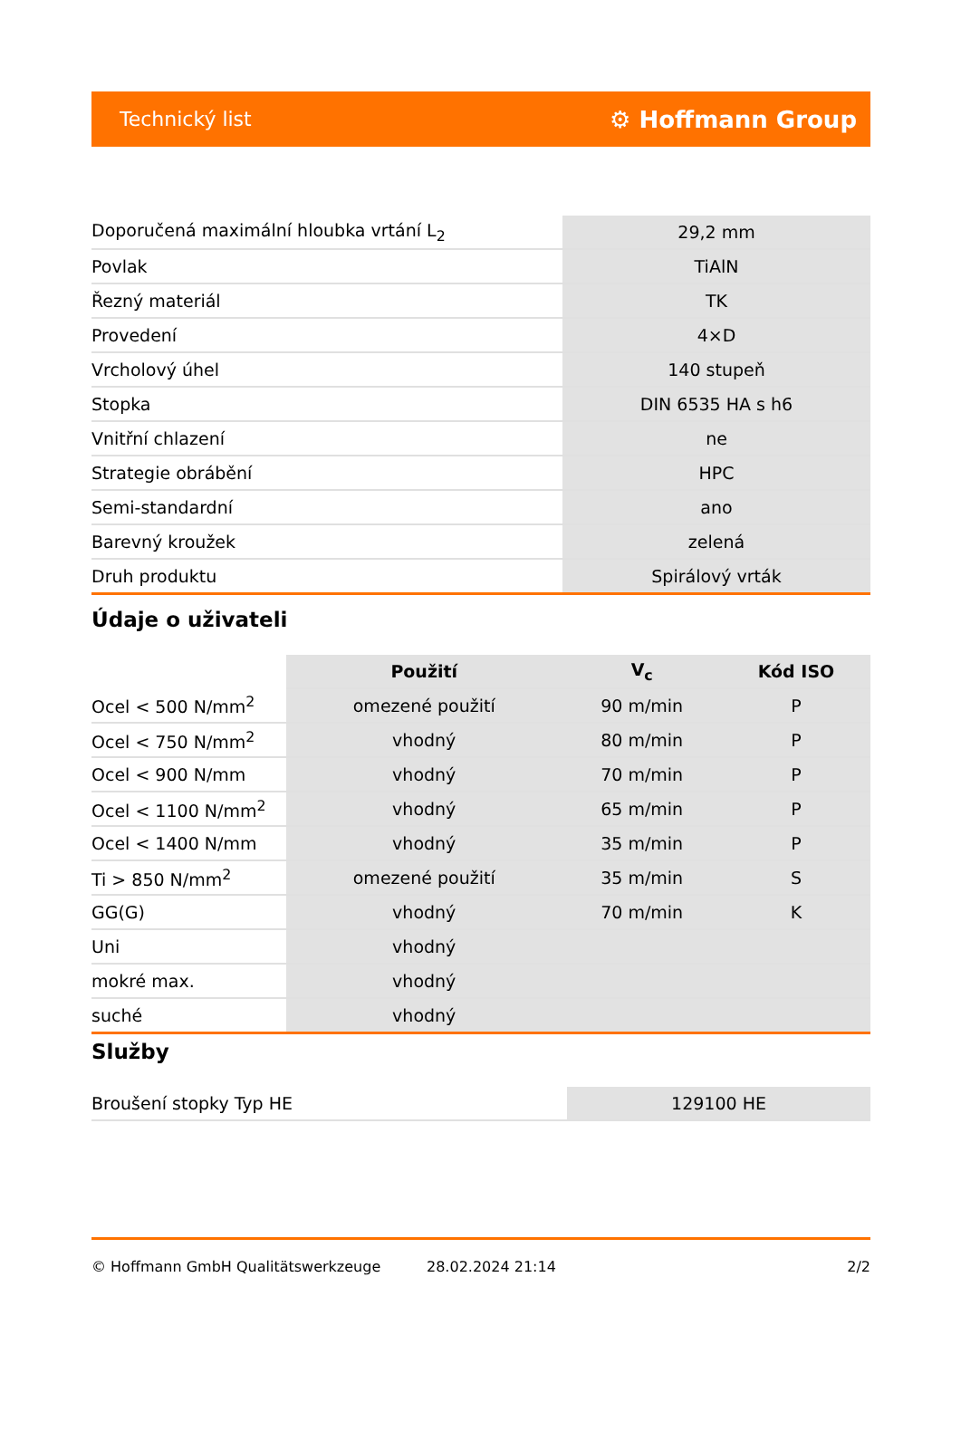Technický list ⚙ Hoffmann Group
| Doporučená maximální hloubka vrtání L<sub>2</sub> | 29,2 mm |
| Povlak | TiAlN |
| Řezný materiál | TK |
| Provedení | 4×D |
| Vrcholový úhel | 140 stupeň |
| Stopka | DIN 6535 HA s h6 |
| Vnitřní chlazení | ne |
| Strategie obrábění | HPC |
| Semi-standardní | ano |
| Barevný kroužek | zelená |
| Druh produktu | Spirálový vrták |
Údaje o uživateli
| | Použití | V<sub>c</sub> | Kód ISO |
| --- | --- | --- | --- |
| Ocel < 500 N/mm<sup>2</sup> | omezené použití | 90 m/min | P |
| Ocel < 750 N/mm<sup>2</sup> | vhodný | 80 m/min | P |
| Ocel < 900 N/mm | vhodný | 70 m/min | P |
| Ocel < 1100 N/mm<sup>2</sup> | vhodný | 65 m/min | P |
| Ocel < 1400 N/mm | vhodný | 35 m/min | P |
| Ti > 850 N/mm<sup>2</sup> | omezené použití | 35 m/min | S |
| GG(G) | vhodný | 70 m/min | K |
| Uni | vhodný | | |
| mokré max. | vhodný | | |
| suché | vhodný | | |
Služby
| Broušení stopky Typ HE | 129100 HE |
© Hoffmann GmbH Qualitätswerkzeuge 28.02.2024 21:14 2/2